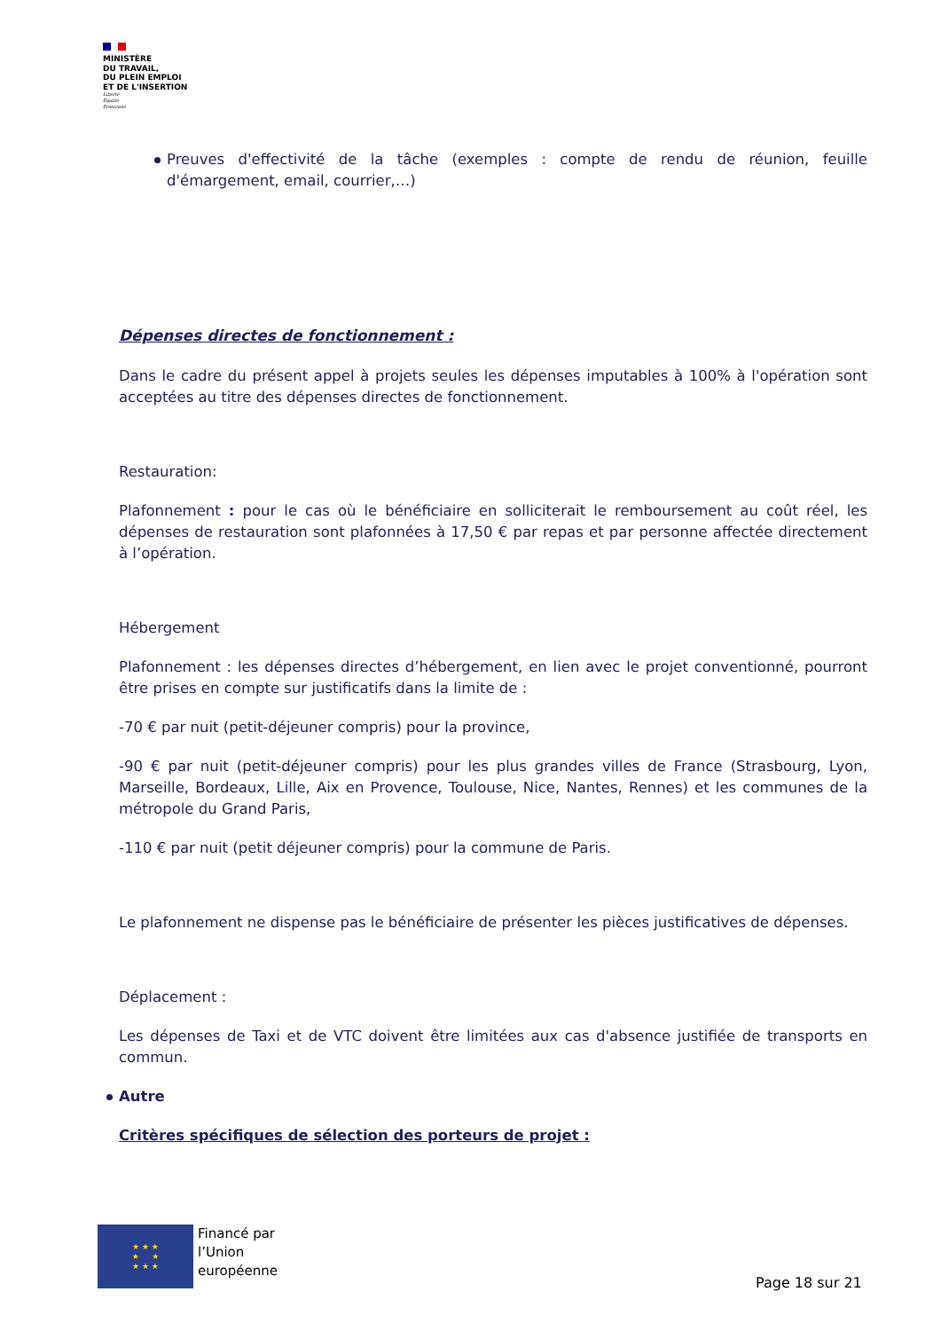MINISTÈRE
DU TRAVAIL,
DU PLEIN EMPLOI
ET DE L'INSERTION
Liberté
Égalité
Fraternité
Preuves d'effectivité de la tâche (exemples : compte de rendu de réunion, feuille d'émargement, email, courrier,…)
Dépenses directes de fonctionnement :
Dans le cadre du présent appel à projets seules les dépenses imputables à 100% à l'opération sont acceptées au titre des dépenses directes de fonctionnement.
Restauration:
Plafonnement : pour le cas où le bénéficiaire en solliciterait le remboursement au coût réel, les dépenses de restauration sont plafonnées à 17,50 € par repas et par personne affectée directement à l’opération.
Hébergement
Plafonnement : les dépenses directes d’hébergement, en lien avec le projet conventionné, pourront être prises en compte sur justificatifs dans la limite de :
-70 € par nuit (petit-déjeuner compris) pour la province,
-90 € par nuit (petit-déjeuner compris) pour les plus grandes villes de France (Strasbourg, Lyon, Marseille, Bordeaux, Lille, Aix en Provence, Toulouse, Nice, Nantes, Rennes) et les communes de la métropole du Grand Paris,
-110 € par nuit (petit déjeuner compris) pour la commune de Paris.
Le plafonnement ne dispense pas le bénéficiaire de présenter les pièces justificatives de dépenses.
Déplacement :
Les dépenses de Taxi et de VTC doivent être limitées aux cas d'absence justifiée de transports en commun.
Autre
Critères spécifiques de sélection des porteurs de projet :
★ ★ ★
★ ★
★ ★ ★
Financé par
l’Union
européenne
Page 18 sur 21